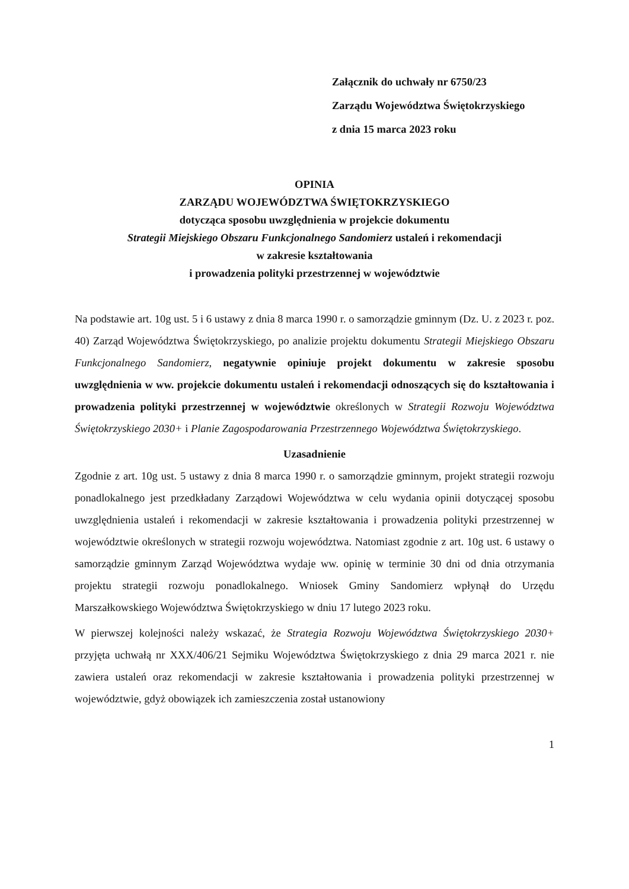Załącznik do uchwały nr 6750/23
Zarządu Województwa Świętokrzyskiego
z dnia 15 marca 2023 roku
OPINIA
ZARZĄDU WOJEWÓDZTWA ŚWIĘTOKRZYSKIEGO
dotycząca sposobu uwzględnienia w projekcie dokumentu
Strategii Miejskiego Obszaru Funkcjonalnego Sandomierz ustaleń i rekomendacji
w zakresie kształtowania
i prowadzenia polityki przestrzennej w województwie
Na podstawie art. 10g ust. 5 i 6 ustawy z dnia 8 marca 1990 r. o samorządzie gminnym (Dz. U. z 2023 r. poz. 40) Zarząd Województwa Świętokrzyskiego, po analizie projektu dokumentu Strategii Miejskiego Obszaru Funkcjonalnego Sandomierz, negatywnie opiniuje projekt dokumentu w zakresie sposobu uwzględnienia w ww. projekcie dokumentu ustaleń i rekomendacji odnoszących się do kształtowania i prowadzenia polityki przestrzennej w województwie określonych w Strategii Rozwoju Województwa Świętokrzyskiego 2030+ i Planie Zagospodarowania Przestrzennego Województwa Świętokrzyskiego.
Uzasadnienie
Zgodnie z art. 10g ust. 5 ustawy z dnia 8 marca 1990 r. o samorządzie gminnym, projekt strategii rozwoju ponadlokalnego jest przedkładany Zarządowi Województwa w celu wydania opinii dotyczącej sposobu uwzględnienia ustaleń i rekomendacji w zakresie kształtowania i prowadzenia polityki przestrzennej w województwie określonych w strategii rozwoju województwa. Natomiast zgodnie z art. 10g ust. 6 ustawy o samorządzie gminnym Zarząd Województwa wydaje ww. opinię w terminie 30 dni od dnia otrzymania projektu strategii rozwoju ponadlokalnego. Wniosek Gminy Sandomierz wpłynął do Urzędu Marszałkowskiego Województwa Świętokrzyskiego w dniu 17 lutego 2023 roku.
W pierwszej kolejności należy wskazać, że Strategia Rozwoju Województwa Świętokrzyskiego 2030+ przyjęta uchwałą nr XXX/406/21 Sejmiku Województwa Świętokrzyskiego z dnia 29 marca 2021 r. nie zawiera ustaleń oraz rekomendacji w zakresie kształtowania i prowadzenia polityki przestrzennej w województwie, gdyż obowiązek ich zamieszczenia został ustanowiony
1